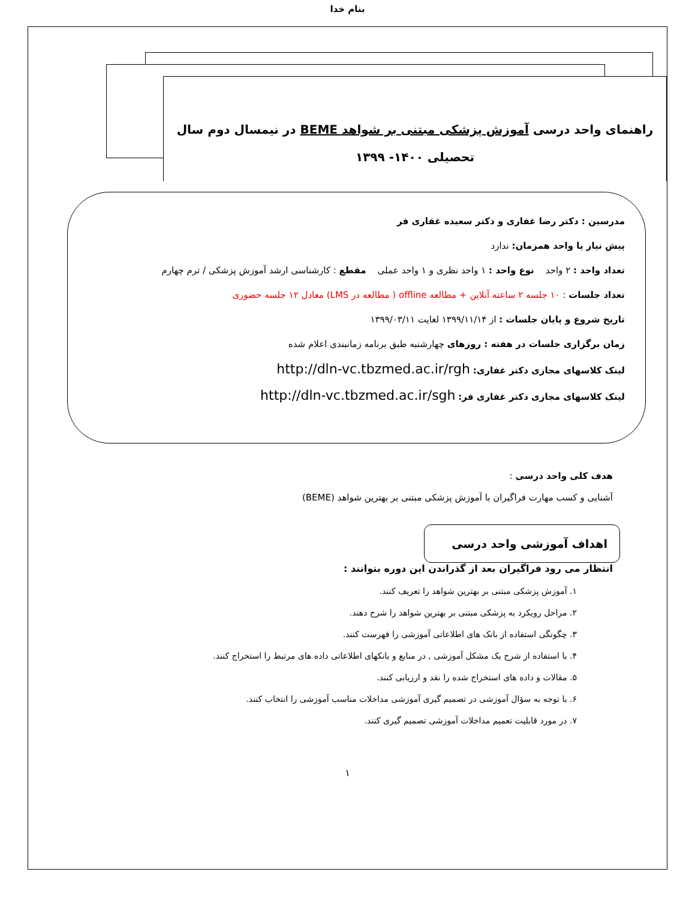بنام خدا
راهنمای واحد درسی آموزش پزشکی مبتنی بر شواهد BEME در نیمسال دوم سال
تحصیلی ۱۴۰۰- ۱۳۹۹
مدرسین : دکتر رضا غفاری و دکتر سعیده غفاری فر
پیش نیاز یا واحد همزمان: ندارد
تعداد واحد : ۲ واحد نوع واحد : ۱ واحد نظری و ۱ واحد عملی مقطع : کارشناسی ارشد آموزش پزشکی / ترم چهارم
تعداد جلسات : ۱۰ جلسه ۲ ساعته آنلاین + مطالعه offline ( مطالعه در LMS) معادل ۱۲ جلسه حضوری
تاریخ شروع و پایان جلسات : از ۱۳۹۹/۱۱/۱۴ لغایت ۱۳۹۹/۰۳/۱۱
زمان برگزاری جلسات در هفته : روزهای چهارشنبه طبق برنامه زمانبندی اعلام شده
لینک کلاسهای مجازی دکتر غفاری: http://dln-vc.tbzmed.ac.ir/rgh
لینک کلاسهای مجازی دکتر غفاری فر: http://dln-vc.tbzmed.ac.ir/sgh
هدف کلی واحد درسی :
آشنایی و کسب مهارت فراگیران با آموزش پزشکی مبتنی بر بهترین شواهد (BEME)
اهداف آموزشی واحد درسی
انتظار می رود فراگیران بعد از گذراندن این دوره بتوانند :
۱. آموزش پزشکی مبتنی بر بهترین شواهد را تعریف کنند.
۲. مراحل رویکرد به پزشکی مبتنی بر بهترین شواهد را شرح دهند.
۳. چگونگی استفاده از بانک های اطلاعاتی آموزشی را فهرست کنند.
۴. با استفاده از شرح یک مشکل آموزشی , در منابع و بانکهای اطلاعاتی داده های مرتبط را استخراج کنند.
۵. مقالات و داده های استخراج شده را نقد و ارزیابی کنند.
۶. با توجه به سؤال آموزشی در تصمیم گیری آموزشی مداخلات مناسب آموزشی را انتخاب کنند.
۷. در مورد قابلیت تعمیم مداخلات آموزشی تصمیم گیری کنند.
۱